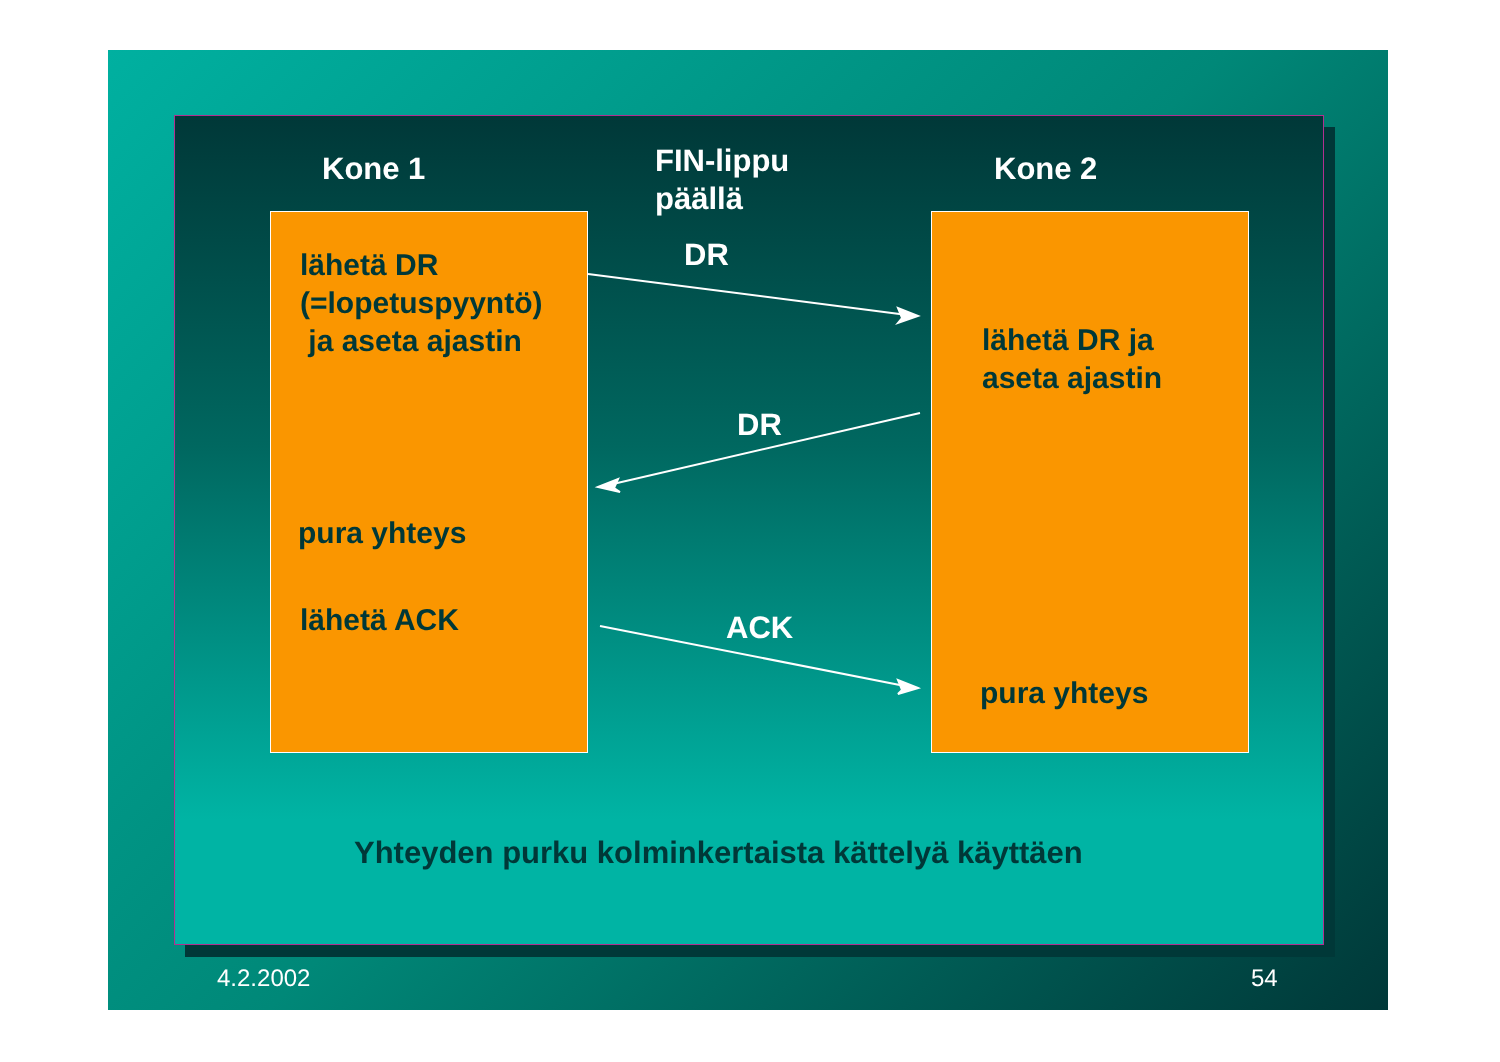Kone 1
FIN-lippu
päällä
Kone 2
lähetä DR
(=lopetuspyyntö)
ja aseta ajastin
DR
lähetä DR ja
aseta ajastin
DR
pura yhteys
lähetä ACK ACK
pura yhteys
Yhteyden purku kolminkertaista kättelyä käyttäen
4.2.2002 54